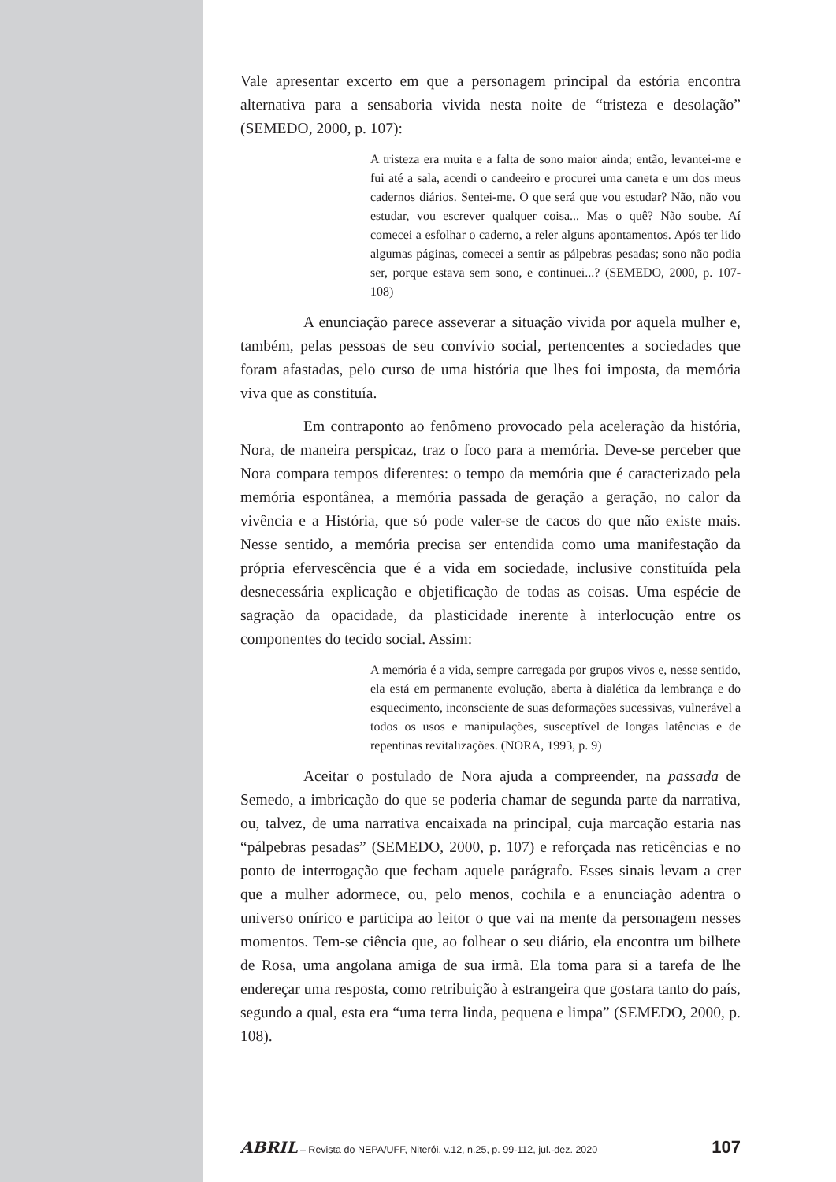Vale apresentar excerto em que a personagem principal da estória encontra alternativa para a sensaboria vivida nesta noite de “tristeza e desolação” (SEMEDO, 2000, p. 107):
A tristeza era muita e a falta de sono maior ainda; então, levantei-me e fui até a sala, acendi o candeeiro e procurei uma caneta e um dos meus cadernos diários. Sentei-me. O que será que vou estudar? Não, não vou estudar, vou escrever qualquer coisa... Mas o quê? Não soube. Aí comecei a esfolhar o caderno, a reler alguns apontamentos. Após ter lido algumas páginas, comecei a sentir as pálpebras pesadas; sono não podia ser, porque estava sem sono, e continuei...? (SEMEDO, 2000, p. 107-108)
A enunciação parece asseverar a situação vivida por aquela mulher e, também, pelas pessoas de seu convívio social, pertencentes a sociedades que foram afastadas, pelo curso de uma história que lhes foi imposta, da memória viva que as constituía.
Em contraponto ao fenômeno provocado pela aceleração da história, Nora, de maneira perspicaz, traz o foco para a memória. Deve-se perceber que Nora compara tempos diferentes: o tempo da memória que é caracterizado pela memória espontânea, a memória passada de geração a geração, no calor da vivência e a História, que só pode valer-se de cacos do que não existe mais. Nesse sentido, a memória precisa ser entendida como uma manifestação da própria efervescência que é a vida em sociedade, inclusive constituída pela desnecessária explicação e objetificação de todas as coisas. Uma espécie de sagração da opacidade, da plasticidade inerente à interlocução entre os componentes do tecido social. Assim:
A memória é a vida, sempre carregada por grupos vivos e, nesse sentido, ela está em permanente evolução, aberta à dialética da lembrança e do esquecimento, inconsciente de suas deformações sucessivas, vulnerável a todos os usos e manipulações, susceptível de longas latências e de repentinas revitalizações. (NORA, 1993, p. 9)
Aceitar o postulado de Nora ajuda a compreender, na passada de Semedo, a imbricação do que se poderia chamar de segunda parte da narrativa, ou, talvez, de uma narrativa encaixada na principal, cuja marcação estaria nas “pálpebras pesadas” (SEMEDO, 2000, p. 107) e reforçada nas reticências e no ponto de interrogação que fecham aquele parágrafo. Esses sinais levam a crer que a mulher adormece, ou, pelo menos, cochila e a enunciação adentra o universo onírico e participa ao leitor o que vai na mente da personagem nesses momentos. Tem-se ciência que, ao folhear o seu diário, ela encontra um bilhete de Rosa, uma angolana amiga de sua irmã. Ela toma para si a tarefa de lhe endereçar uma resposta, como retribuição à estrangeira que gostara tanto do país, segundo a qual, esta era “uma terra linda, pequena e limpa” (SEMEDO, 2000, p. 108).
ABRIL – Revista do NEPA/UFF, Niterói, v.12, n.25, p. 99-112, jul.-dez. 2020 107